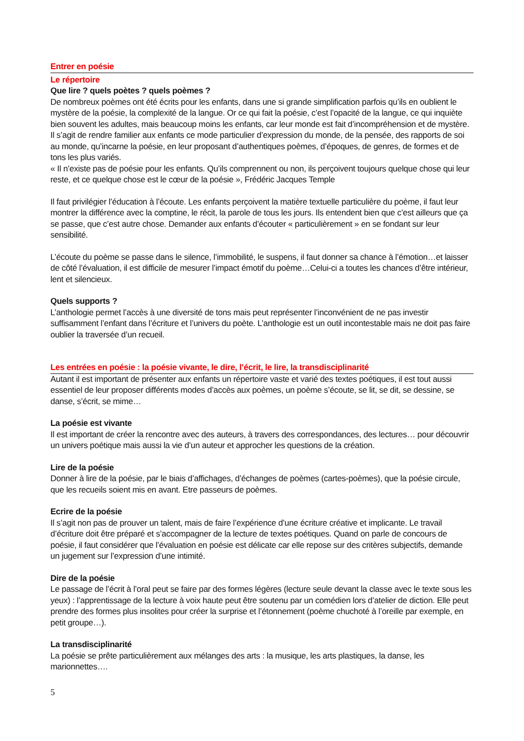Entrer en poésie
Le répertoire
Que lire ? quels poètes ? quels poèmes ?
De nombreux poèmes ont été écrits pour les enfants, dans une si grande simplification parfois qu’ils en oublient le mystère de la poésie, la complexité de la langue. Or ce qui fait la poésie, c’est l’opacité de la langue, ce qui inquiète bien souvent les adultes, mais beaucoup moins les enfants, car leur monde est fait d’incompréhension et de mystère.
Il s’agit de rendre familier aux enfants ce mode particulier d’expression du monde, de la pensée, des rapports de soi au monde, qu’incarne la poésie, en leur proposant d’authentiques poèmes, d’époques, de genres, de formes et de tons les plus variés.
« Il n’existe pas de poésie pour les enfants. Qu’ils comprennent ou non, ils perçoivent toujours quelque chose qui leur reste, et ce quelque chose est le cœur de la poésie », Frédéric Jacques Temple
Il faut privilégier l’éducation à l’écoute. Les enfants perçoivent la matière textuelle particulière du poème, il faut leur montrer la différence avec la comptine, le récit, la parole de tous les jours. Ils entendent bien que c’est ailleurs que ça se passe, que c’est autre chose. Demander aux enfants d’écouter « particulièrement » en se fondant sur leur sensibilité.
L’écoute du poème se passe dans le silence, l’immobilité, le suspens, il faut donner sa chance à l’émotion…et laisser de côté l’évaluation, il est difficile de mesurer l’impact émotif du poème…Celui-ci a toutes les chances d’être intérieur, lent et silencieux.
Quels supports ?
L’anthologie permet l’accès à une diversité de tons mais peut représenter l’inconvénient de ne pas investir suffisamment l’enfant dans l’écriture et l’univers du poète. L’anthologie est un outil incontestable mais ne doit pas faire oublier la traversée d’un recueil.
Les entrées en poésie : la poésie vivante, le dire, l’écrit, le lire, la transdisciplinarité
Autant il est important de présenter aux enfants un répertoire vaste et varié des textes poétiques, il est tout aussi essentiel de leur proposer différents modes d’accès aux poèmes, un poème s’écoute, se lit, se dit, se dessine, se danse, s’écrit, se mime…
La poésie est vivante
Il est important de créer la rencontre avec des auteurs, à travers des correspondances, des lectures… pour découvrir un univers poétique mais aussi la vie d’un auteur et approcher les questions de la création.
Lire de la poésie
Donner à lire de la poésie, par le biais d’affichages, d’échanges de poèmes (cartes-poèmes), que la poésie circule, que les recueils soient mis en avant. Etre passeurs de poèmes.
Ecrire de la poésie
Il s’agit non pas de prouver un talent, mais de faire l’expérience d’une écriture créative et implicante. Le travail d’écriture doit être préparé et s’accompagner de la lecture de textes poétiques. Quand on parle de concours de poésie, il faut considérer que l’évaluation en poésie est délicate car elle repose sur des critères subjectifs, demande un jugement sur l’expression d’une intimité.
Dire de la poésie
Le passage de l’écrit à l’oral peut se faire par des formes légères (lecture seule devant la classe avec le texte sous les yeux) : l’apprentissage de la lecture à voix haute peut être soutenu par un comédien lors d’atelier de diction. Elle peut prendre des formes plus insolites pour créer la surprise et l’étonnement (poème chuchoté à l’oreille par exemple, en petit groupe…).
La transdisciplinarité
La poésie se prête particulièrement aux mélanges des arts : la musique, les arts plastiques, la danse, les marionnettes….
5